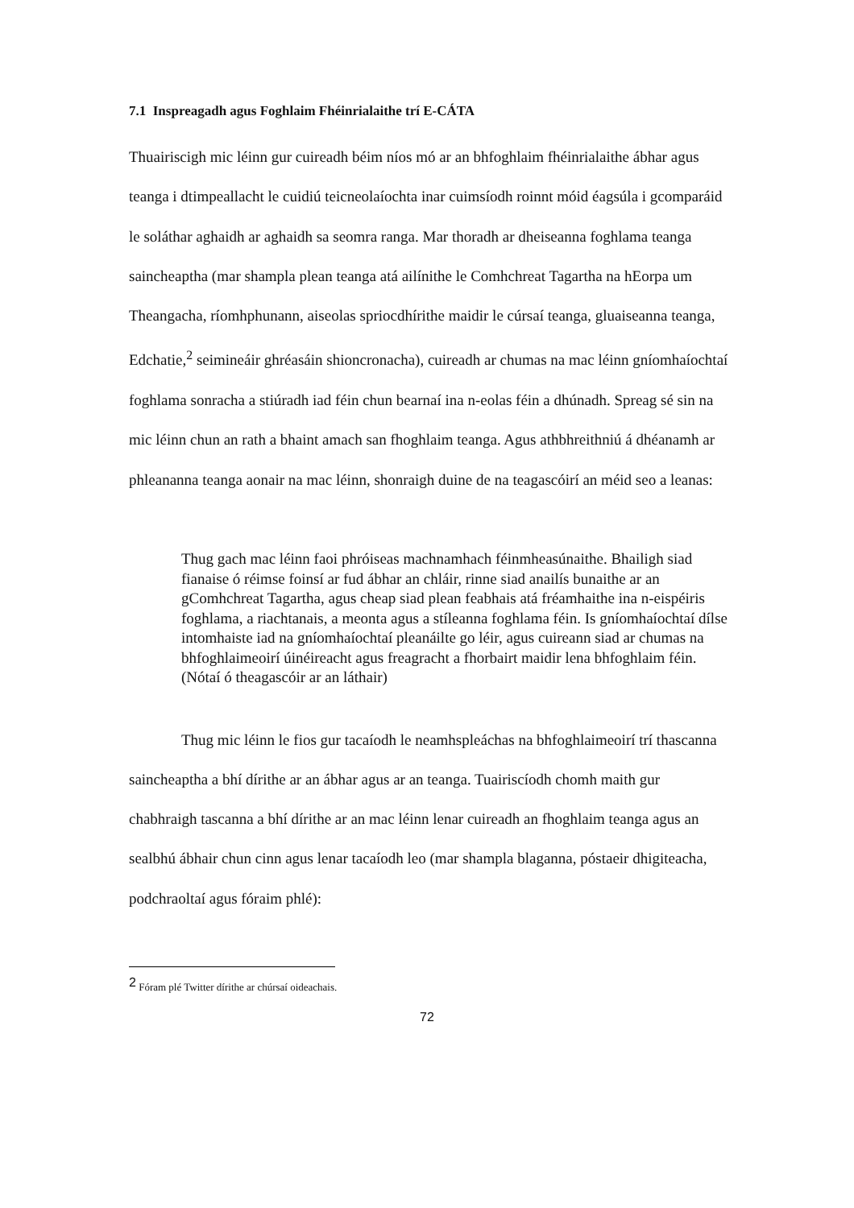7.1 Inspreagadh agus Foghlaim Fhéinrialaithe trí E-CÁTA
Thuairiscigh mic léinn gur cuireadh béim níos mó ar an bhfoghlaim fhéinrialaithe ábhar agus teanga i dtimpeallacht le cuidiú teicneolaíochta inar cuimsíodh roinnt móid éagsúla i gcomparáid le soláthar aghaidh ar aghaidh sa seomra ranga. Mar thoradh ar dheiseanna foghlama teanga saincheaptha (mar shampla plean teanga atá ailínithe le Comhchreat Tagartha na hEorpa um Theangacha, ríomhphunann, aiseolas spriocdhírithe maidir le cúrsaí teanga, gluaiseanna teanga, Edchatie,<sup>2</sup> seimineáir ghréasáin shioncronacha), cuireadh ar chumas na mac léinn gníomhaíochtaí foghlama sonracha a stiúradh iad féin chun bearnaí ina n-eolas féin a dhúnadh. Spreag sé sin na mic léinn chun an rath a bhaint amach san fhoghlaim teanga. Agus athbhreithniú á dhéanamh ar phleananna teanga aonair na mac léinn, shonraigh duine de na teagascóirí an méid seo a leanas:
Thug gach mac léinn faoi phróiseas machnamhach féinmheasúnaithe. Bhailigh siad fianaise ó réimse foinsí ar fud ábhar an chláir, rinne siad anailís bunaithe ar an gComhchreat Tagartha, agus cheap siad plean feabhais atá fréamhaithe ina n-eispéiris foghlama, a riachtanais, a meonta agus a stíleanna foghlama féin. Is gníomhaíochtaí dílse intomhaiste iad na gníomhaíochtaí pleanáilte go léir, agus cuireann siad ar chumas na bhfoghlaimeoirí úinéireacht agus freagracht a fhorbairt maidir lena bhfoghlaim féin. (Nótaí ó theagascóir ar an láthair)
Thug mic léinn le fios gur tacaíodh le neamhspleáchas na bhfoghlaimeoirí trí thascanna saincheaptha a bhí dírithe ar an ábhar agus ar an teanga. Tuairiscíodh chomh maith gur chabhraigh tascanna a bhí dírithe ar an mac léinn lenar cuireadh an fhoghlaim teanga agus an sealbhú ábhair chun cinn agus lenar tacaíodh leo (mar shampla blaganna, póstaeir dhigiteacha, podchraoltaí agus fóraim phlé):
<sup>2</sup> Fóram plé Twitter dírithe ar chúrsaí oideachais.
72